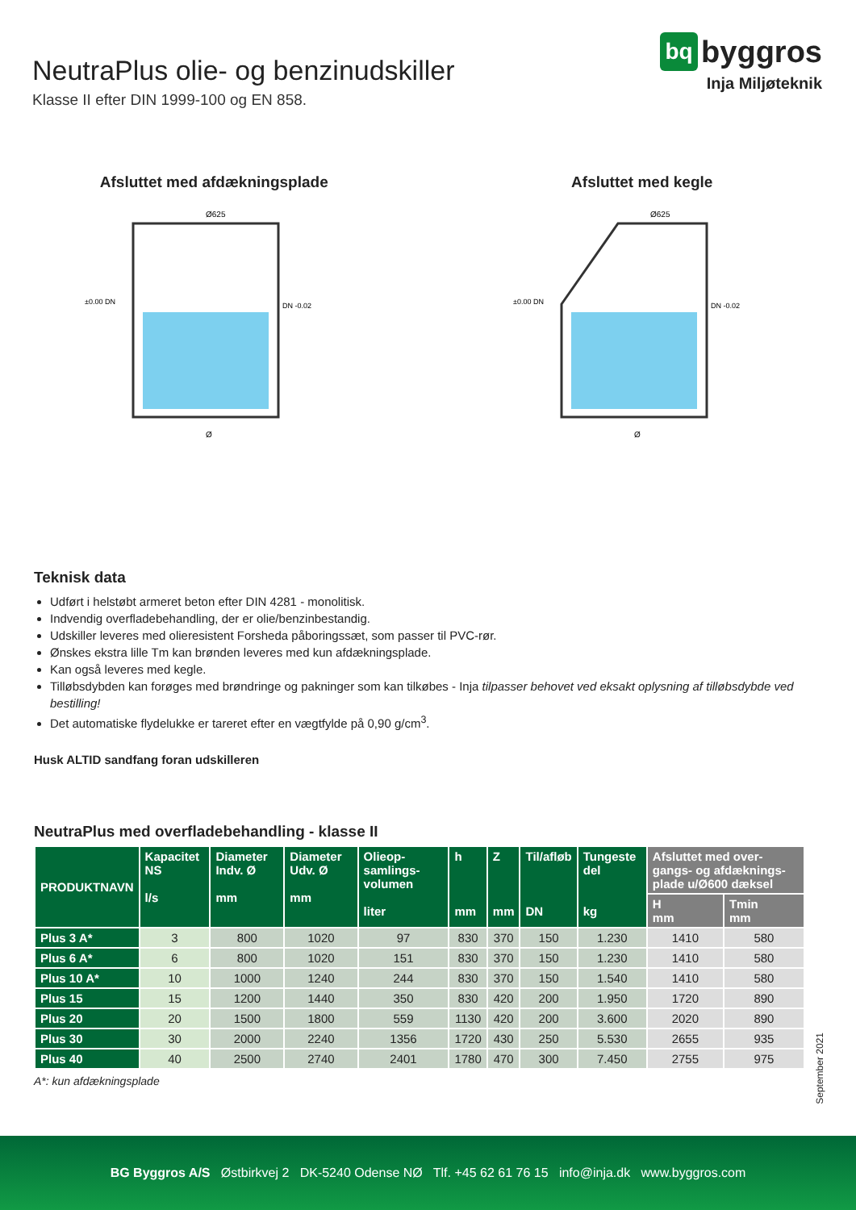NeutraPlus olie- og benzinudskiller
Klasse II efter DIN 1999-100 og EN 858.
bq byggros
Inja Miljøteknik
Afsluttet med afdækningsplade
Ø625
Ø
±0.00 DN
DN -0.02
Afsluttet med kegle
Ø625
Ø
±0.00 DN
DN -0.02
Teknisk data
Udført i helstøbt armeret beton efter DIN 4281 - monolitisk.
Indvendig overfladebehandling, der er olie/benzinbestandig.
Udskiller leveres med olieresistent Forsheda påboringssæt, som passer til PVC-rør.
Ønskes ekstra lille Tm kan brønden leveres med kun afdækningsplade.
Kan også leveres med kegle.
Tilløbsdybden kan forøges med brøndringe og pakninger som kan tilkøbes - Inja tilpasser behovet ved eksakt oplysning af tilløbsdybde ved bestilling!
Det automatiske flydelukke er tareret efter en vægtfylde på 0,90 g/cm<sup>3</sup>.
Husk ALTID sandfang foran udskilleren
NeutraPlus med overfladebehandling - klasse II
| PRODUKTNAVN | Kapacitet NS l/s | Diameter Indv. Ø mm | Diameter Udv. Ø mm | Olieop-samlings-volumen liter | h mm | Z mm | Til/afløb DN | Tungeste del kg | Afsluttet med over-gangs- og afdæknings-plade u/Ø600 dæksel | |
| --- | --- | --- | --- | --- | --- | --- | --- | --- | --- | --- |
| | | | | | | | | | H mm | Tmin mm |
| Plus 3 A* | 3 | 800 | 1020 | 97 | 830 | 370 | 150 | 1.230 | 1410 | 580 |
| Plus 6 A* | 6 | 800 | 1020 | 151 | 830 | 370 | 150 | 1.230 | 1410 | 580 |
| Plus 10 A* | 10 | 1000 | 1240 | 244 | 830 | 370 | 150 | 1.540 | 1410 | 580 |
| Plus 15 | 15 | 1200 | 1440 | 350 | 830 | 420 | 200 | 1.950 | 1720 | 890 |
| Plus 20 | 20 | 1500 | 1800 | 559 | 1130 | 420 | 200 | 3.600 | 2020 | 890 |
| Plus 30 | 30 | 2000 | 2240 | 1356 | 1720 | 430 | 250 | 5.530 | 2655 | 935 |
| Plus 40 | 40 | 2500 | 2740 | 2401 | 1780 | 470 | 300 | 7.450 | 2755 | 975 |
A*: kun afdækningsplade
September 2021
BG Byggros A/S Østbirkvej 2 DK-5240 Odense NØ Tlf. +45 62 61 76 15 info@inja.dk www.byggros.com